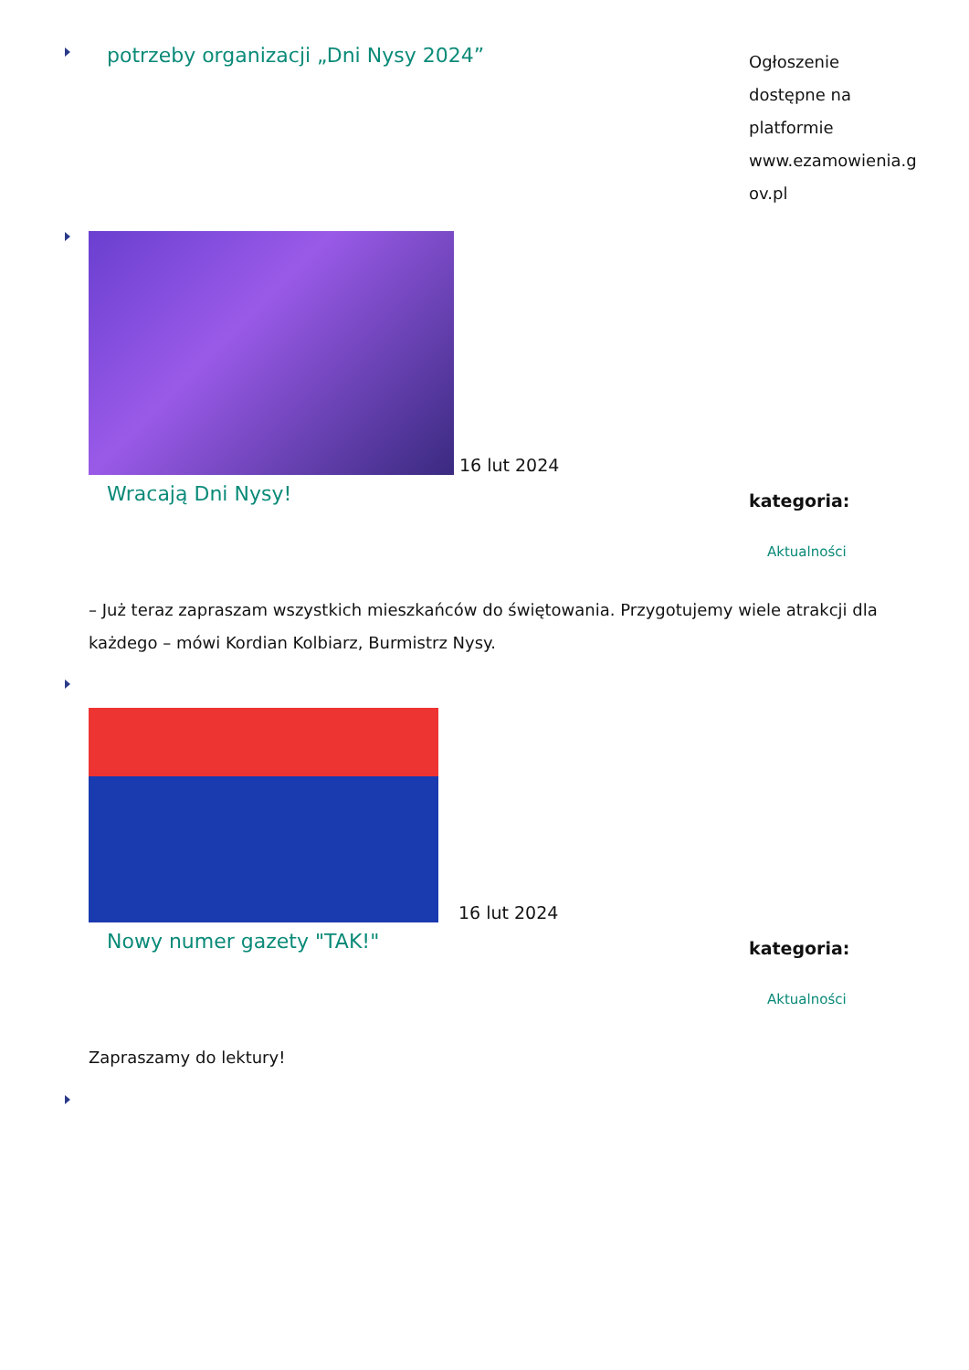potrzeby organizacji „Dni Nysy 2024”
Ogłoszenie
dostępne na
platformie
www.ezamowienia.g
ov.pl
16 lut 2024
Wracają Dni Nysy!
kategoria:
Aktualności
– Już teraz zapraszam wszystkich mieszkańców do świętowania. Przygotujemy wiele atrakcji dla każdego – mówi Kordian Kolbiarz, Burmistrz Nysy.
16 lut 2024
Nowy numer gazety "TAK!"
kategoria:
Aktualności
Zapraszamy do lektury!